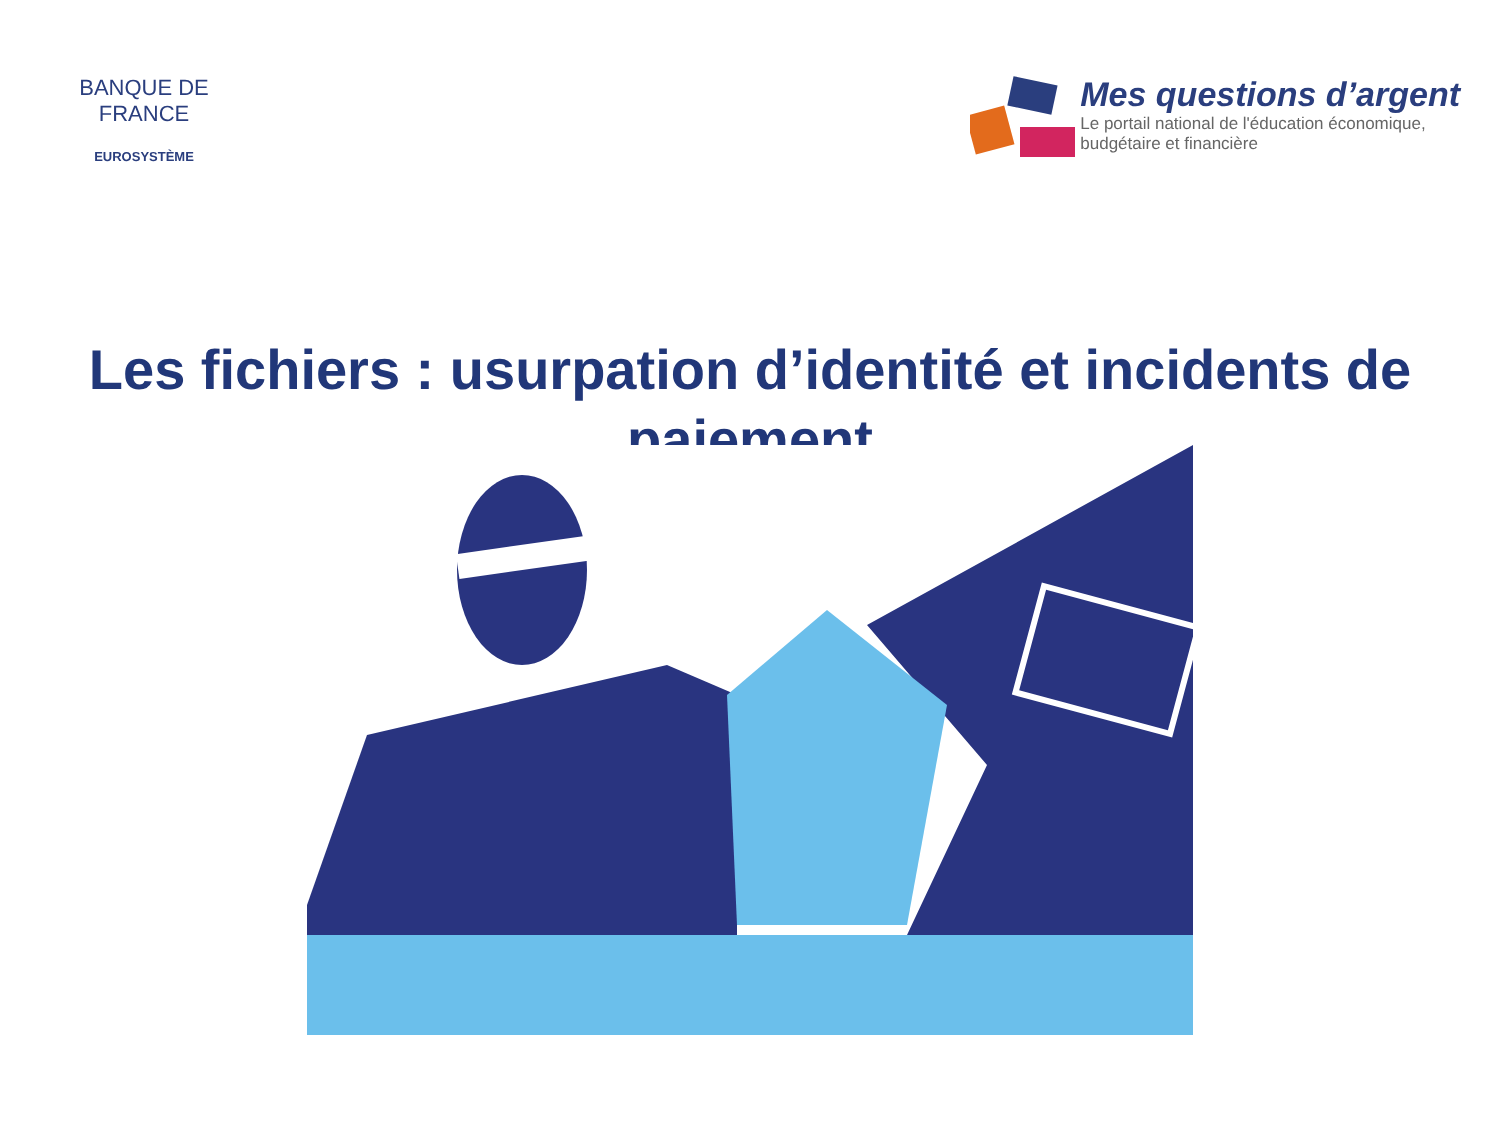BANQUE DE FRANCE
EUROSYSTÈME
Mes questions d’argent
Le portail national de l'éducation économique,
budgétaire et financière
Les fichiers : usurpation d’identité et incidents de paiement